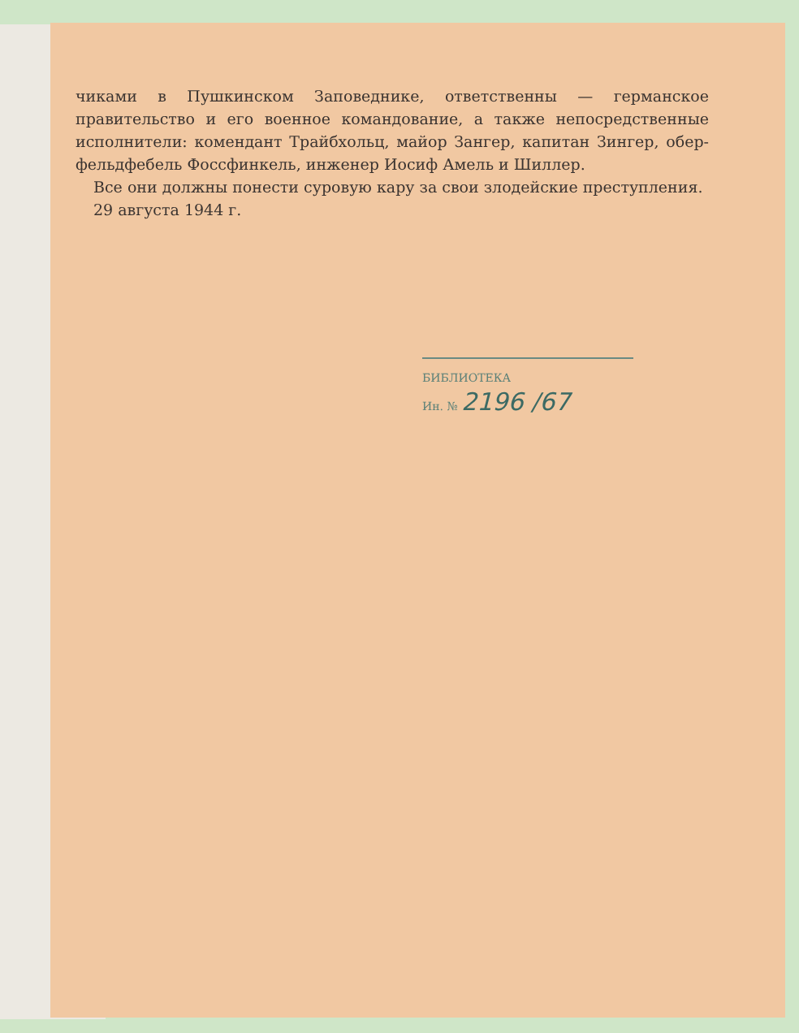чиками в Пушкинском Заповеднике, ответственны — германское правительство и его военное командование, а также непосредственные исполнители: комендант Трайбхольц, майор Зангер, капитан Зингер, обер-фельдфебель Фоссфинкель, инженер Иосиф Амель и Шиллер.
Все они должны понести суровую кару за свои злодейские преступления.
29 августа 1944 г.
БИБЛИОТЕКА
Ин. № 2196 /67